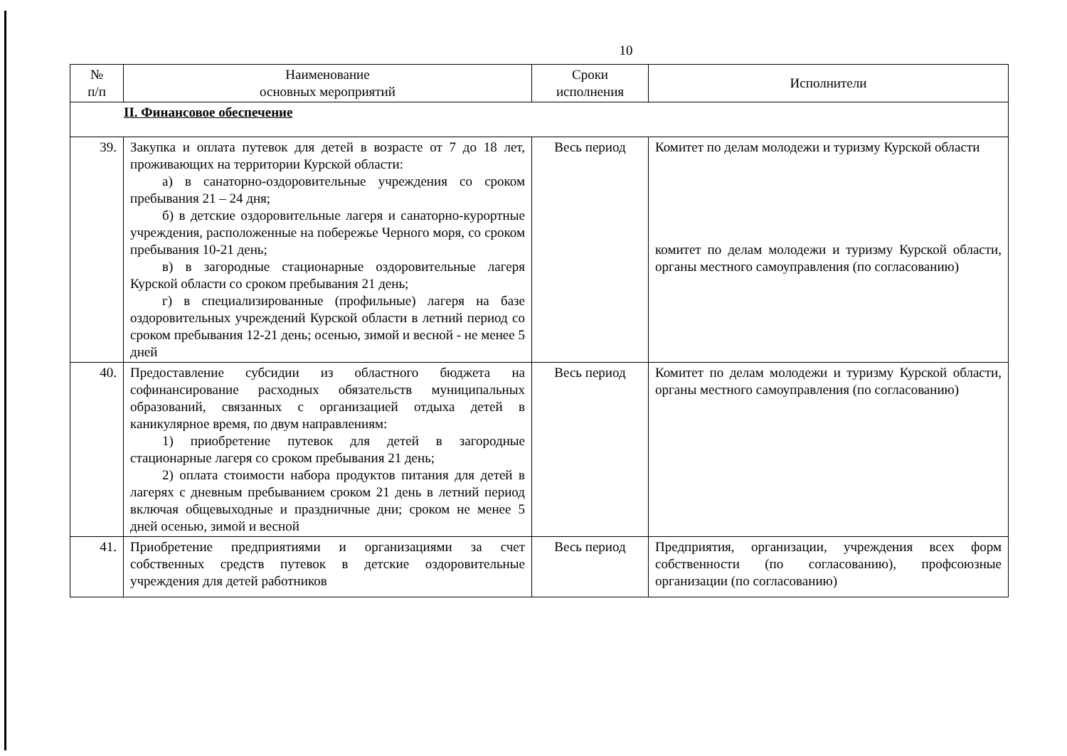10
| № п/п | Наименование основных мероприятий | Сроки исполнения | Исполнители |
| --- | --- | --- | --- |
| II. Финансовое обеспечение | | | |
| 39. | Закупка и оплата путевок для детей в возрасте от 7 до 18 лет, проживающих на территории Курской области: а) в санаторно-оздоровительные учреждения со сроком пребывания 21 – 24 дня; б) в детские оздоровительные лагеря и санаторно-курортные учреждения, расположенные на побережье Черного моря, со сроком пребывания 10-21 день; в) в загородные стационарные оздоровительные лагеря Курской области со сроком пребывания 21 день; г) в специализированные (профильные) лагеря на базе оздоровительных учреждений Курской области в летний период со сроком пребывания 12-21 день; осенью, зимой и весной - не менее 5 дней | Весь период | Комитет по делам молодежи и туризму Курской области комитет по делам молодежи и туризму Курской области, органы местного самоуправления (по согласованию) |
| 40. | Предоставление субсидии из областного бюджета на софинансирование расходных обязательств муниципальных образований, связанных с организацией отдыха детей в каникулярное время, по двум направлениям: 1) приобретение путевок для детей в загородные стационарные лагеря со сроком пребывания 21 день; 2) оплата стоимости набора продуктов питания для детей в лагерях с дневным пребыванием сроком 21 день в летний период включая общевыходные и праздничные дни; сроком не менее 5 дней осенью, зимой и весной | Весь период | Комитет по делам молодежи и туризму Курской области, органы местного самоуправления (по согласованию) |
| 41. | Приобретение предприятиями и организациями за счет собственных средств путевок в детские оздоровительные учреждения для детей работников | Весь период | Предприятия, организации, учреждения всех форм собственности (по согласованию), профсоюзные организации (по согласованию) |